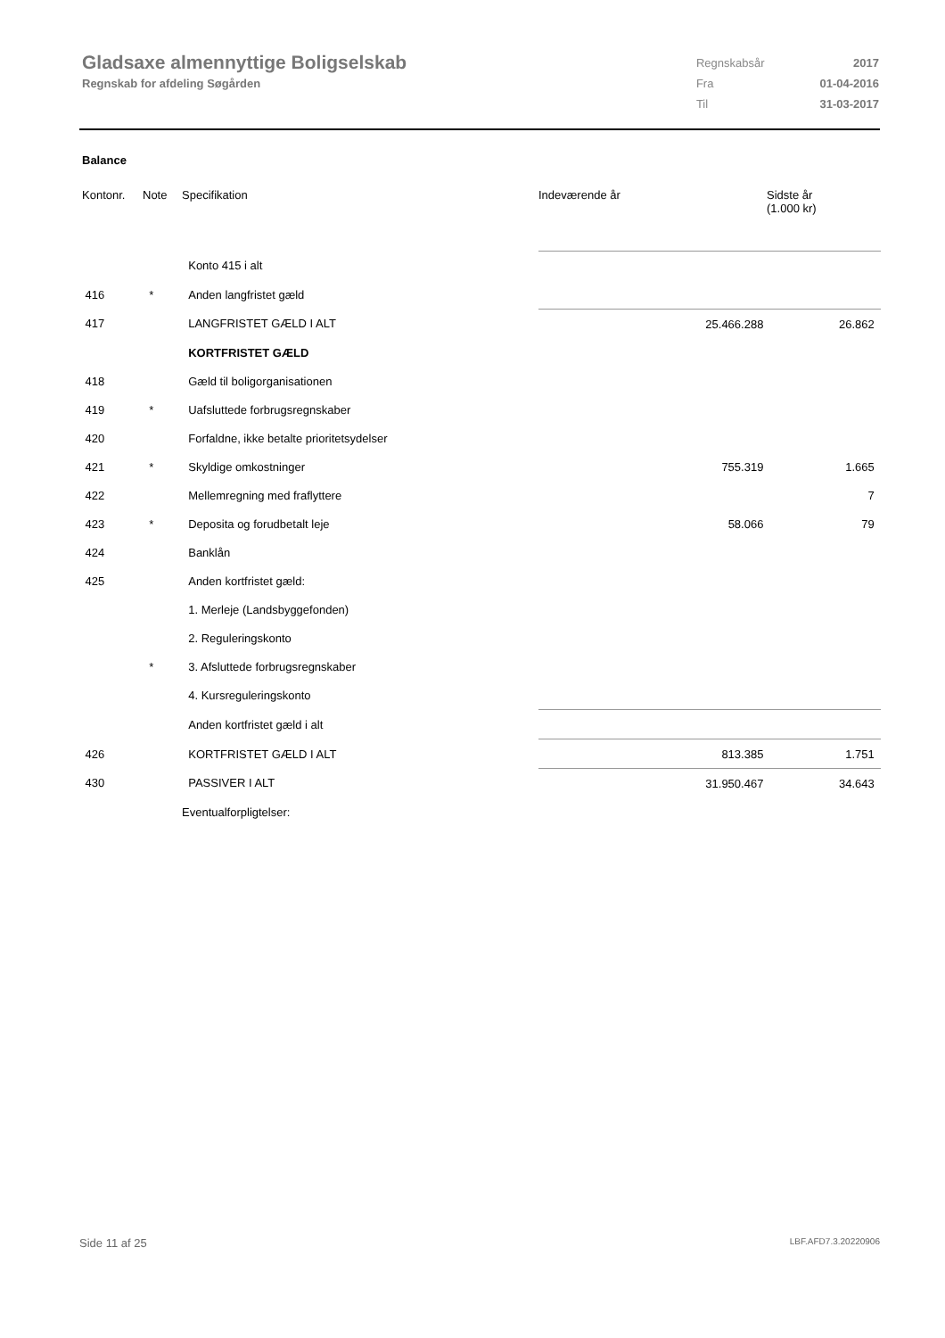Gladsaxe almennyttige Boligselskab
Regnskab for afdeling Søgården
| Regnskabsår | 2017 |
| Fra | 01-04-2016 |
| Til | 31-03-2017 |
Balance
| Kontonr. | Note | Specifikation | Indeværende år | Sidste år (1.000 kr) |
| --- | --- | --- | --- | --- |
| | | Konto 415 i alt | | |
| 416 | * | Anden langfristet gæld | | |
| 417 | | LANGFRISTET GÆLD I ALT | 25.466.288 | 26.862 |
| | | KORTFRISTET GÆLD | | |
| 418 | | Gæld til boligorganisationen | | |
| 419 | * | Uafsluttede forbrugsregnskaber | | |
| 420 | | Forfaldne, ikke betalte prioritetsydelser | | |
| 421 | * | Skyldige omkostninger | 755.319 | 1.665 |
| 422 | | Mellemregning med fraflyttere | | 7 |
| 423 | * | Deposita og forudbetalt leje | 58.066 | 79 |
| 424 | | Banklån | | |
| 425 | | Anden kortfristet gæld: | | |
| | | 1. Merleje (Landsbyggefonden) | | |
| | | 2. Reguleringskonto | | |
| | * | 3. Afsluttede forbrugsregnskaber | | |
| | | 4. Kursreguleringskonto | | |
| | | Anden kortfristet gæld i alt | | |
| 426 | | KORTFRISTET GÆLD I ALT | 813.385 | 1.751 |
| 430 | | PASSIVER I ALT | 31.950.467 | 34.643 |
| | | Eventualforpligtelser: | | |
Side 11 af 25 LBF.AFD7.3.20220906